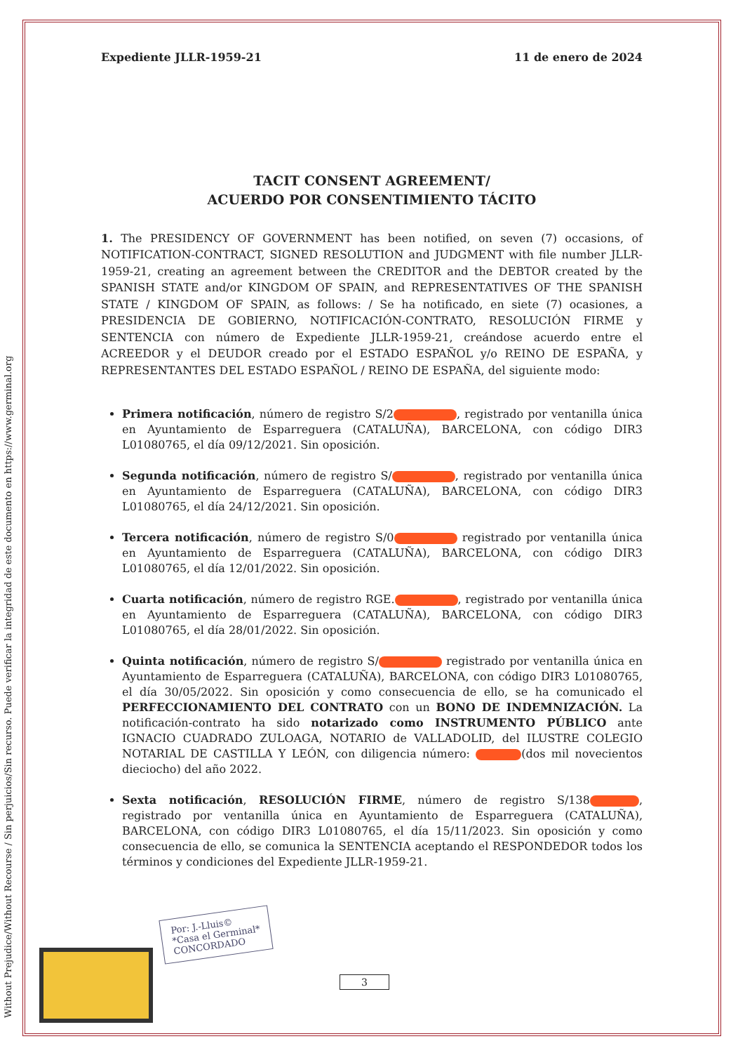Without Prejudice/Without Recourse / Sin perjuicios/Sin recurso. Puede verificar la integridad de este documento en https://www.germinal.org
Expediente JLLR-1959-21 11 de enero de 2024
TACIT CONSENT AGREEMENT/
ACUERDO POR CONSENTIMIENTO TÁCITO
1. The PRESIDENCY OF GOVERNMENT has been notified, on seven (7) occasions, of NOTIFICATION-CONTRACT, SIGNED RESOLUTION and JUDGMENT with file number JLLR-1959-21, creating an agreement between the CREDITOR and the DEBTOR created by the SPANISH STATE and/or KINGDOM OF SPAIN, and REPRESENTATIVES OF THE SPANISH STATE / KINGDOM OF SPAIN, as follows: / Se ha notificado, en siete (7) ocasiones, a PRESIDENCIA DE GOBIERNO, NOTIFICACIÓN-CONTRATO, RESOLUCIÓN FIRME y SENTENCIA con número de Expediente JLLR-1959-21, creándose acuerdo entre el ACREEDOR y el DEUDOR creado por el ESTADO ESPAÑOL y/o REINO DE ESPAÑA, y REPRESENTANTES DEL ESTADO ESPAÑOL / REINO DE ESPAÑA, del siguiente modo:
Primera notificación, número de registro S/2 , registrado por ventanilla única en Ayuntamiento de Esparreguera (CATALUÑA), BARCELONA, con código DIR3 L01080765, el día 09/12/2021. Sin oposición.
Segunda notificación, número de registro S/ , registrado por ventanilla única en Ayuntamiento de Esparreguera (CATALUÑA), BARCELONA, con código DIR3 L01080765, el día 24/12/2021. Sin oposición.
Tercera notificación, número de registro S/0 registrado por ventanilla única en Ayuntamiento de Esparreguera (CATALUÑA), BARCELONA, con código DIR3 L01080765, el día 12/01/2022. Sin oposición.
Cuarta notificación, número de registro RGE. , registrado por ventanilla única en Ayuntamiento de Esparreguera (CATALUÑA), BARCELONA, con código DIR3 L01080765, el día 28/01/2022. Sin oposición.
Quinta notificación, número de registro S/ registrado por ventanilla única en Ayuntamiento de Esparreguera (CATALUÑA), BARCELONA, con código DIR3 L01080765, el día 30/05/2022. Sin oposición y como consecuencia de ello, se ha comunicado el PERFECCIONAMIENTO DEL CONTRATO con un BONO DE INDEMNIZACIÓN. La notificación-contrato ha sido notarizado como INSTRUMENTO PÚBLICO ante IGNACIO CUADRADO ZULOAGA, NOTARIO de VALLADOLID, del ILUSTRE COLEGIO NOTARIAL DE CASTILLA Y LEÓN, con diligencia número: (dos mil novecientos dieciocho) del año 2022.
Sexta notificación, RESOLUCIÓN FIRME, número de registro S/138 , registrado por ventanilla única en Ayuntamiento de Esparreguera (CATALUÑA), BARCELONA, con código DIR3 L01080765, el día 15/11/2023. Sin oposición y como consecuencia de ello, se comunica la SENTENCIA aceptando el RESPONDEDOR todos los términos y condiciones del Expediente JLLR-1959-21.
Por: J.-Lluis©
*Casa el Germinal*
CONCORDADO
3